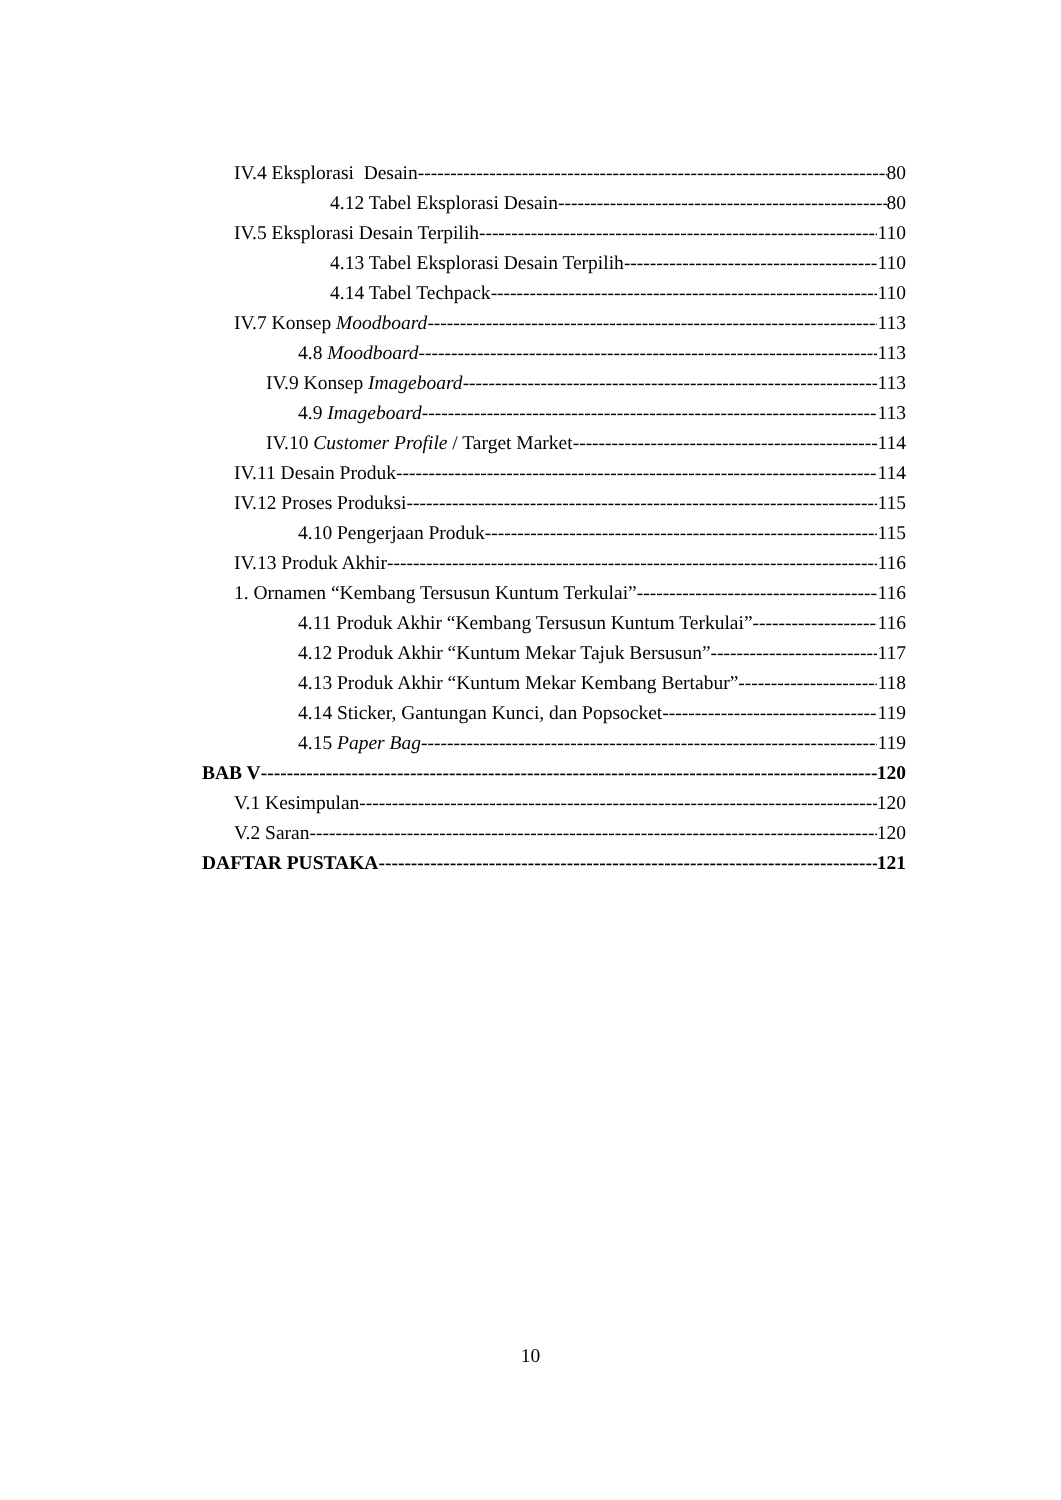IV.4 Eksplorasi Desain 80
4.12 Tabel Eksplorasi Desain 80
IV.5 Eksplorasi Desain Terpilih 110
4.13 Tabel Eksplorasi Desain Terpilih 110
4.14 Tabel Techpack 110
IV.7 Konsep Moodboard 113
4.8 Moodboard 113
IV.9 Konsep Imageboard 113
4.9 Imageboard 113
IV.10 Customer Profile / Target Market 114
IV.11 Desain Produk 114
IV.12 Proses Produksi 115
4.10 Pengerjaan Produk 115
IV.13 Produk Akhir 116
1. Ornamen “Kembang Tersusun Kuntum Terkulai” 116
4.11 Produk Akhir “Kembang Tersusun Kuntum Terkulai” 116
4.12 Produk Akhir “Kuntum Mekar Tajuk Bersusun” 117
4.13 Produk Akhir “Kuntum Mekar Kembang Bertabur” 118
4.14 Sticker, Gantungan Kunci, dan Popsocket 119
4.15 Paper Bag 119
BAB V 120
V.1 Kesimpulan 120
V.2 Saran 120
DAFTAR PUSTAKA 121
10